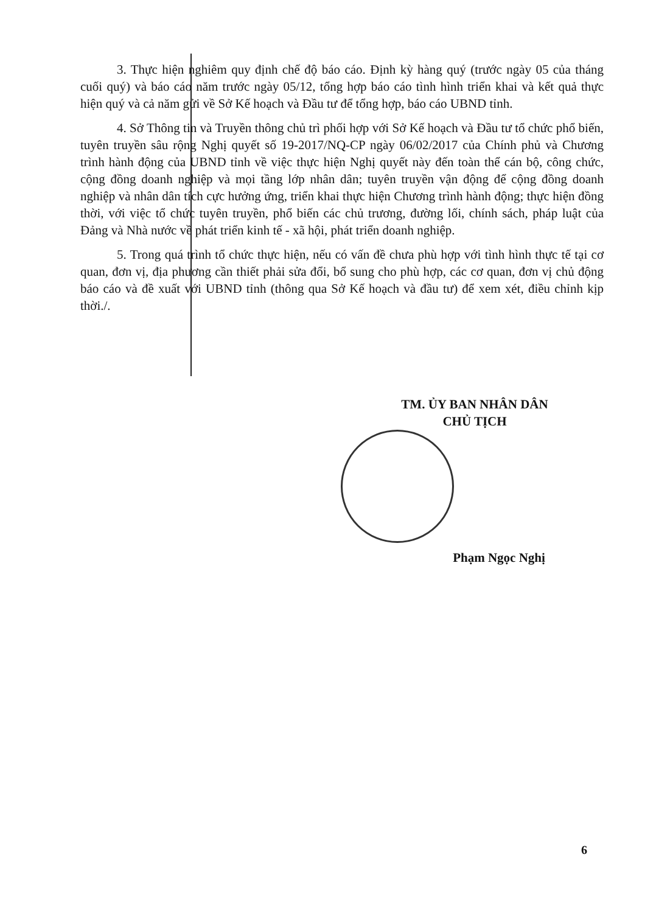3. Thực hiện nghiêm quy định chế độ báo cáo. Định kỳ hàng quý (trước ngày 05 của tháng cuối quý) và báo cáo năm trước ngày 05/12, tổng hợp báo cáo tình hình triển khai và kết quả thực hiện quý và cả năm gửi về Sở Kế hoạch và Đầu tư để tổng hợp, báo cáo UBND tỉnh.
4. Sở Thông tin và Truyền thông chủ trì phối hợp với Sở Kế hoạch và Đầu tư tổ chức phổ biến, tuyên truyền sâu rộng Nghị quyết số 19-2017/NQ-CP ngày 06/02/2017 của Chính phủ và Chương trình hành động của UBND tỉnh về việc thực hiện Nghị quyết này đến toàn thể cán bộ, công chức, cộng đồng doanh nghiệp và mọi tầng lớp nhân dân; tuyên truyền vận động để cộng đồng doanh nghiệp và nhân dân tích cực hưởng ứng, triển khai thực hiện Chương trình hành động; thực hiện đồng thời, với việc tổ chức tuyên truyền, phổ biến các chủ trương, đường lối, chính sách, pháp luật của Đảng và Nhà nước về phát triển kinh tế - xã hội, phát triển doanh nghiệp.
5. Trong quá trình tổ chức thực hiện, nếu có vấn đề chưa phù hợp với tình hình thực tế tại cơ quan, đơn vị, địa phương cần thiết phải sửa đổi, bổ sung cho phù hợp, các cơ quan, đơn vị chủ động báo cáo và đề xuất với UBND tỉnh (thông qua Sở Kế hoạch và đầu tư) để xem xét, điều chỉnh kịp thời./.
TM. ỦY BAN NHÂN DÂN
CHỦ TỊCH
Phạm Ngọc Nghị
6